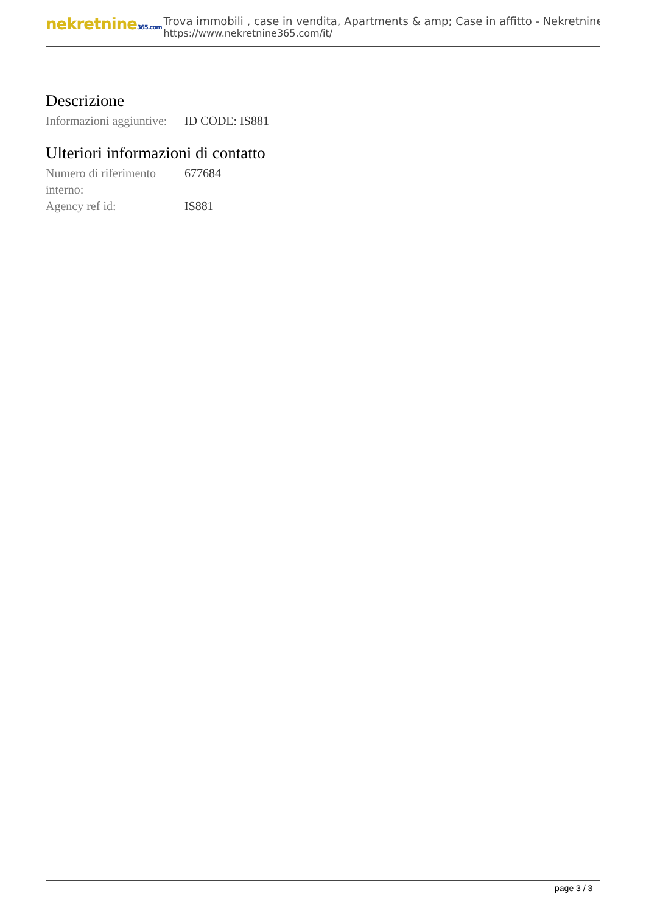nekretnine365.com
Trova immobili , case in vendita, Apartments & amp; Case in affitto - Nekretnine
https://www.nekretnine365.com/it/
Descrizione
| Informazioni aggiuntive: | ID CODE: IS881 |
Ulteriori informazioni di contatto
| Numero di riferimento interno: | 677684 |
| Agency ref id: | IS881 |
page 3 / 3